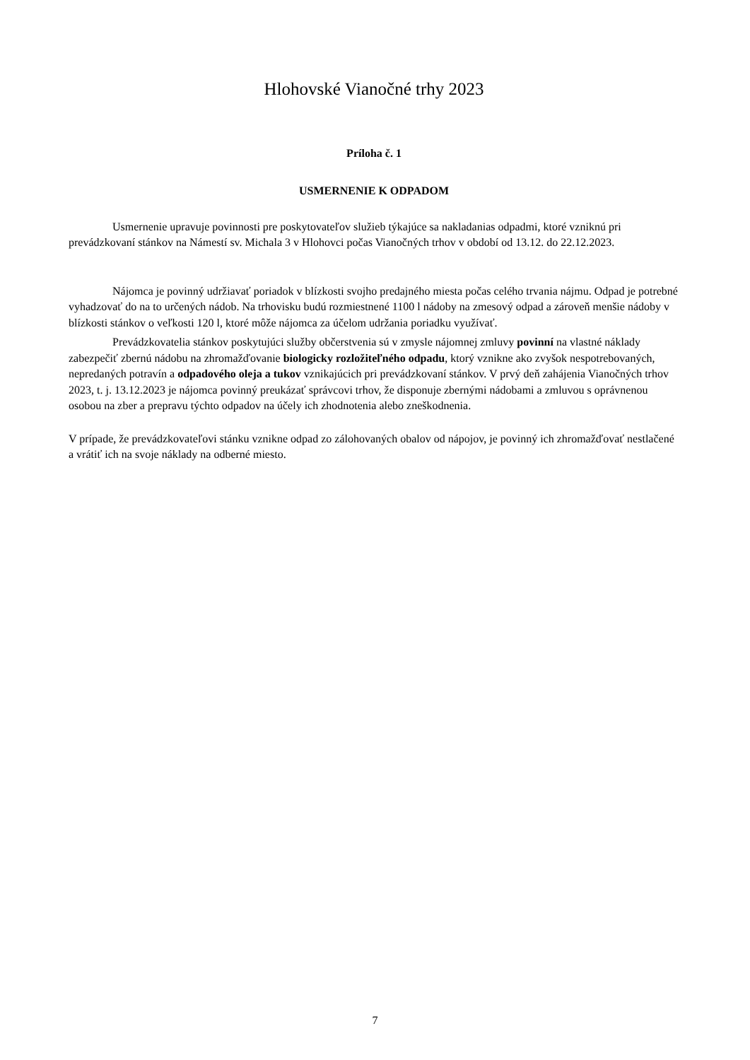Hlohovské Vianočné trhy 2023
Príloha č. 1
USMERNENIE K ODPADOM
Usmernenie upravuje povinnosti pre poskytovateľov služieb týkajúce sa nakladanias odpadmi, ktoré vzniknú pri prevádzkovaní stánkov na Námestí sv. Michala 3 v Hlohovci počas Vianočných trhov v období od 13.12. do 22.12.2023.
Nájomca je povinný udržiavať poriadok v blízkosti svojho predajného miesta počas celého trvania nájmu. Odpad je potrebné vyhadzovať do na to určených nádob. Na trhovisku budú rozmiestnené 1100 l nádoby na zmesový odpad a zároveň menšie nádoby v blízkosti stánkov o veľkosti 120 l, ktoré môže nájomca za účelom udržania poriadku využívať.
Prevádzkovatelia stánkov poskytujúci služby občerstvenia sú v zmysle nájomnej zmluvy povinní na vlastné náklady zabezpečiť zbernú nádobu na zhromažďovanie biologicky rozložiteľného odpadu, ktorý vznikne ako zvyšok nespotrebovaných, nepredaných potravín a odpadového oleja a tukov vznikajúcich pri prevádzkovaní stánkov. V prvý deň zahájenia Vianočných trhov 2023, t. j. 13.12.2023 je nájomca povinný preukázať správcovi trhov, že disponuje zbernými nádobami a zmluvou s oprávnenou osobou na zber a prepravu týchto odpadov na účely ich zhodnotenia alebo zneškodnenia.
V prípade, že prevádzkovateľovi stánku vznikne odpad zo zálohovaných obalov od nápojov, je povinný ich zhromažďovať nestlačené a vrátiť ich na svoje náklady na odberné miesto.
7